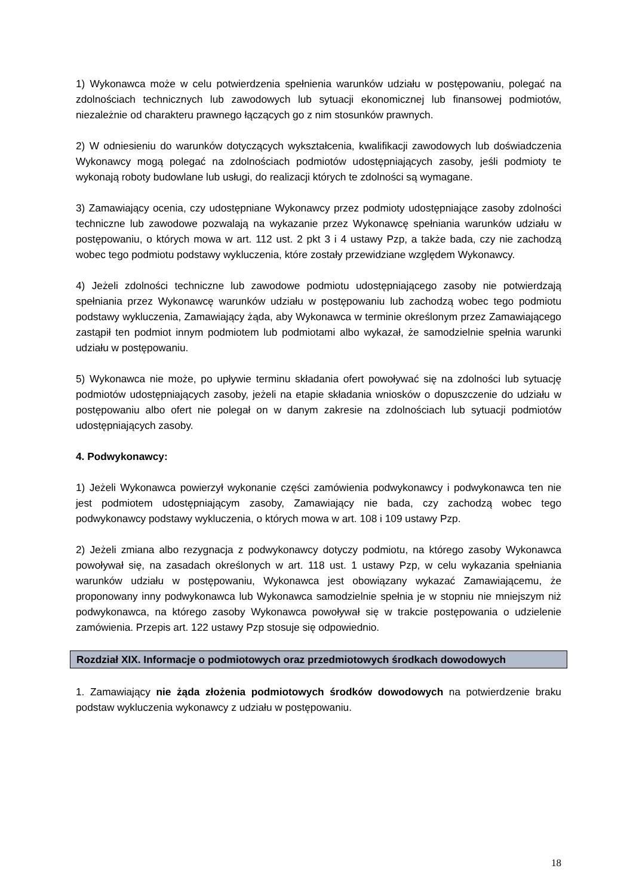1) Wykonawca może w celu potwierdzenia spełnienia warunków udziału w postępowaniu, polegać na zdolnościach technicznych lub zawodowych lub sytuacji ekonomicznej lub finansowej podmiotów, niezależnie od charakteru prawnego łączących go z nim stosunków prawnych.
2) W odniesieniu do warunków dotyczących wykształcenia, kwalifikacji zawodowych lub doświadczenia Wykonawcy mogą polegać na zdolnościach podmiotów udostępniających zasoby, jeśli podmioty te wykonają roboty budowlane lub usługi, do realizacji których te zdolności są wymagane.
3) Zamawiający ocenia, czy udostępniane Wykonawcy przez podmioty udostępniające zasoby zdolności techniczne lub zawodowe pozwalają na wykazanie przez Wykonawcę spełniania warunków udziału w postępowaniu, o których mowa w art. 112 ust. 2 pkt 3 i 4 ustawy Pzp, a także bada, czy nie zachodzą wobec tego podmiotu podstawy wykluczenia, które zostały przewidziane względem Wykonawcy.
4) Jeżeli zdolności techniczne lub zawodowe podmiotu udostępniającego zasoby nie potwierdzają spełniania przez Wykonawcę warunków udziału w postępowaniu lub zachodzą wobec tego podmiotu podstawy wykluczenia, Zamawiający żąda, aby Wykonawca w terminie określonym przez Zamawiającego zastąpił ten podmiot innym podmiotem lub podmiotami albo wykazał, że samodzielnie spełnia warunki udziału w postępowaniu.
5) Wykonawca nie może, po upływie terminu składania ofert powoływać się na zdolności lub sytuację podmiotów udostępniających zasoby, jeżeli na etapie składania wniosków o dopuszczenie do udziału w postępowaniu albo ofert nie polegał on w danym zakresie na zdolnościach lub sytuacji podmiotów udostępniających zasoby.
4. Podwykonawcy:
1) Jeżeli Wykonawca powierzył wykonanie części zamówienia podwykonawcy i podwykonawca ten nie jest podmiotem udostępniającym zasoby, Zamawiający nie bada, czy zachodzą wobec tego podwykonawcy podstawy wykluczenia, o których mowa w art. 108 i 109 ustawy Pzp.
2) Jeżeli zmiana albo rezygnacja z podwykonawcy dotyczy podmiotu, na którego zasoby Wykonawca powoływał się, na zasadach określonych w art. 118 ust. 1 ustawy Pzp, w celu wykazania spełniania warunków udziału w postępowaniu, Wykonawca jest obowiązany wykazać Zamawiającemu, że proponowany inny podwykonawca lub Wykonawca samodzielnie spełnia je w stopniu nie mniejszym niż podwykonawca, na którego zasoby Wykonawca powoływał się w trakcie postępowania o udzielenie zamówienia. Przepis art. 122 ustawy Pzp stosuje się odpowiednio.
Rozdział XIX. Informacje o podmiotowych oraz przedmiotowych środkach dowodowych
1. Zamawiający nie żąda złożenia podmiotowych środków dowodowych na potwierdzenie braku podstaw wykluczenia wykonawcy z udziału w postępowaniu.
18